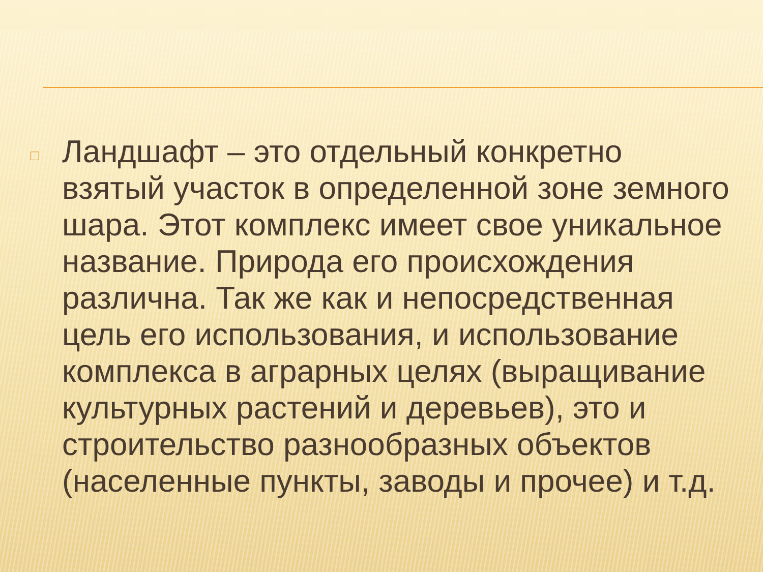□
Ландшафт – это отдельный конкретно взятый участок в определенной зоне земного шара. Этот комплекс имеет свое уникальное название. Природа его происхождения различна. Так же как и непосредственная цель его использования, и использование комплекса в аграрных целях (выращивание культурных растений и деревьев), это и строительство разнообразных объектов (населенные пункты, заводы и прочее) и т.д.